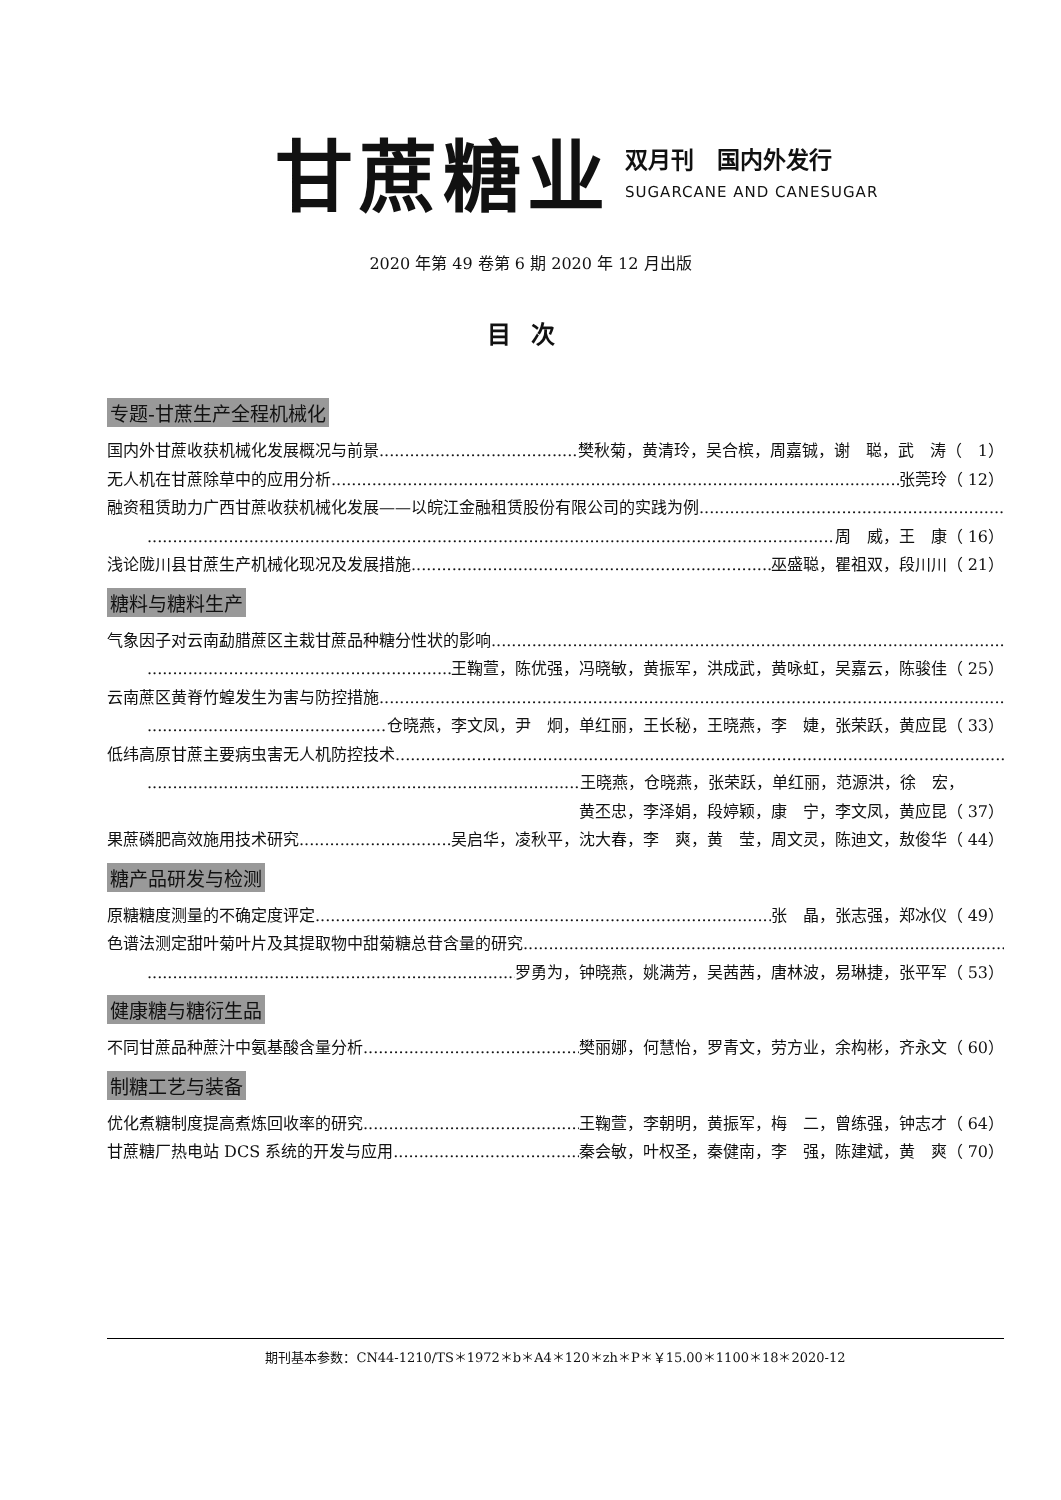甘蔗糖业
双月刊　国内外发行
SUGARCANE AND CANESUGAR
2020 年第 49 卷第 6 期 2020 年 12 月出版
目次
专题-甘蔗生产全程机械化
国内外甘蔗收获机械化发展概况与前景 樊秋菊，黄清玲，吴合槟，周嘉铖，谢　聪，武　涛（　1）
无人机在甘蔗除草中的应用分析 张莞玲（ 12）
融资租赁助力广西甘蔗收获机械化发展——以皖江金融租赁股份有限公司的实践为例
周　威，王　康（ 16）
浅论陇川县甘蔗生产机械化现况及发展措施 巫盛聪，瞿祖双，段川川（ 21）
糖料与糖料生产
气象因子对云南勐腊蔗区主栽甘蔗品种糖分性状的影响
王鞠萱，陈优强，冯晓敏，黄振军，洪成武，黄咏虹，吴嘉云，陈骏佳（ 25）
云南蔗区黄脊竹蝗发生为害与防控措施
仓晓燕，李文凤，尹　炯，单红丽，王长秘，王晓燕，李　婕，张荣跃，黄应昆（ 33）
低纬高原甘蔗主要病虫害无人机防控技术
王晓燕，仓晓燕，张荣跃，单红丽，范源洪，徐　宏，　　　
黄丕忠，李泽娟，段婷颖，康　宁，李文凤，黄应昆（ 37）
果蔗磷肥高效施用技术研究 吴启华，凌秋平，沈大春，李　爽，黄　莹，周文灵，陈迪文，敖俊华（ 44）
糖产品研发与检测
原糖糖度测量的不确定度评定 张　晶，张志强，郑冰仪（ 49）
色谱法测定甜叶菊叶片及其提取物中甜菊糖总苷含量的研究
罗勇为，钟晓燕，姚满芳，吴茜茜，唐林波，易琳捷，张平军（ 53）
健康糖与糖衍生品
不同甘蔗品种蔗汁中氨基酸含量分析 樊丽娜，何慧怡，罗青文，劳方业，余构彬，齐永文（ 60）
制糖工艺与装备
优化煮糖制度提高煮炼回收率的研究 王鞠萱，李朝明，黄振军，梅　二，曾练强，钟志才（ 64）
甘蔗糖厂热电站 DCS 系统的开发与应用 秦会敏，叶权圣，秦健南，李　强，陈建斌，黄　爽（ 70）
期刊基本参数：CN44-1210/TS＊1972＊b＊A4＊120＊zh＊P＊￥15.00＊1100＊18＊2020-12